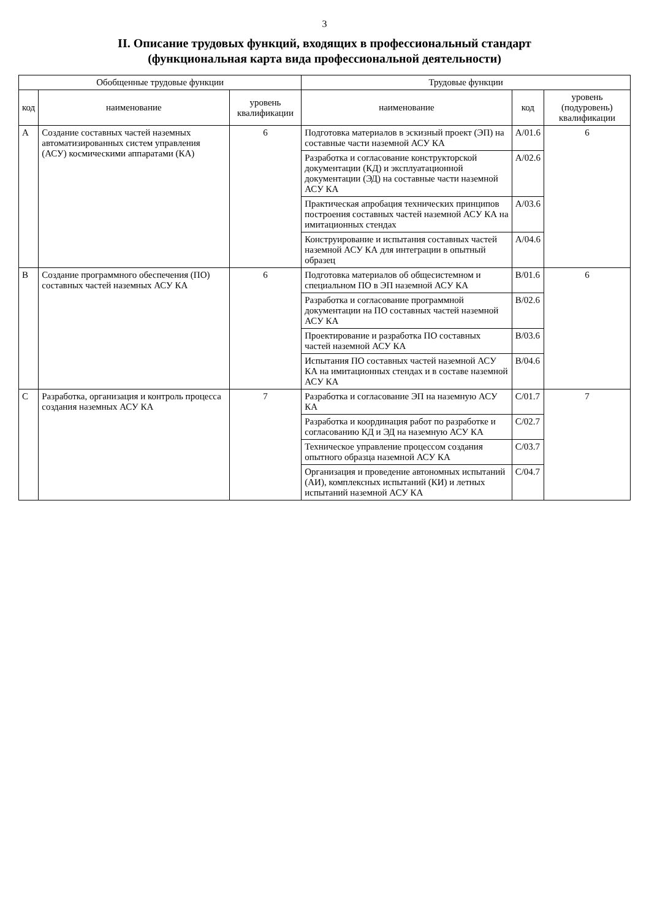3
II. Описание трудовых функций, входящих в профессиональный стандарт
(функциональная карта вида профессиональной деятельности)
| Обобщенные трудовые функции | | | Трудовые функции | | |
| --- | --- | --- | --- | --- | --- |
| код | наименование | уровень квалификации | наименование | код | уровень (подуровень) квалификации |
| A | Создание составных частей наземных автоматизированных систем управления (АСУ) космическими аппаратами (КА) | 6 | Подготовка материалов в эскизный проект (ЭП) на составные части наземной АСУ КА | A/01.6 | 6 |
| | | | Разработка и согласование конструкторской документации (КД) и эксплуатационной документации (ЭД) на составные части наземной АСУ КА | A/02.6 | |
| | | | Практическая апробация технических принципов построения составных частей наземной АСУ КА на имитационных стендах | A/03.6 | |
| | | | Конструирование и испытания составных частей наземной АСУ КА для интеграции в опытный образец | A/04.6 | |
| B | Создание программного обеспечения (ПО) составных частей наземных АСУ КА | 6 | Подготовка материалов об общесистемном и специальном ПО в ЭП наземной АСУ КА | B/01.6 | 6 |
| | | | Разработка и согласование программной документации на ПО составных частей наземной АСУ КА | B/02.6 | |
| | | | Проектирование и разработка ПО составных частей наземной АСУ КА | B/03.6 | |
| | | | Испытания ПО составных частей наземной АСУ КА на имитационных стендах и в составе наземной АСУ КА | B/04.6 | |
| C | Разработка, организация и контроль процесса создания наземных АСУ КА | 7 | Разработка и согласование ЭП на наземную АСУ КА | C/01.7 | 7 |
| | | | Разработка и координация работ по разработке и согласованию КД и ЭД на наземную АСУ КА | C/02.7 | |
| | | | Техническое управление процессом создания опытного образца наземной АСУ КА | C/03.7 | |
| | | | Организация и проведение автономных испытаний (АИ), комплексных испытаний (КИ) и летных испытаний наземной АСУ КА | C/04.7 | |